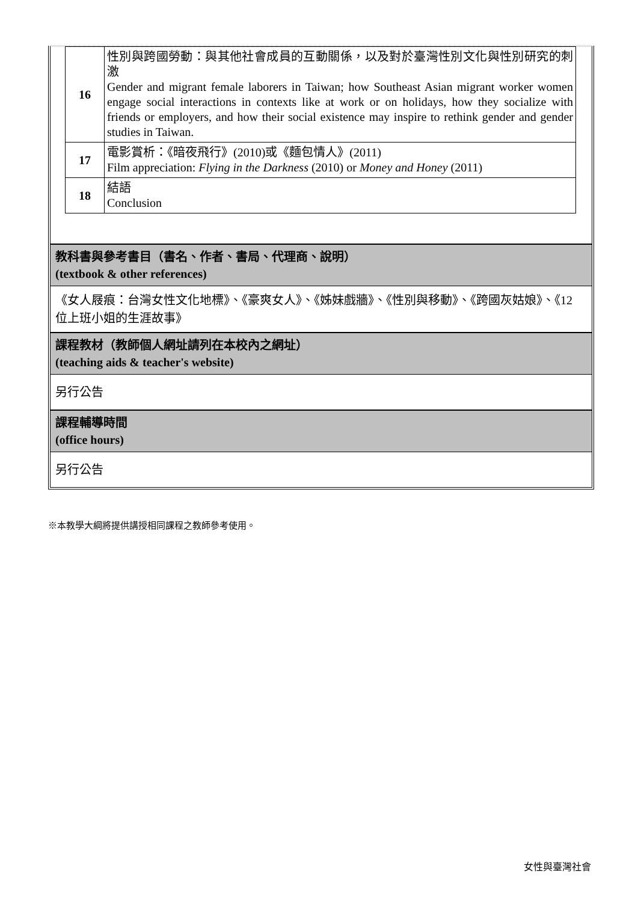| 16 | 性別與跨國勞動：與其他社會成員的互動關係，以及對於臺灣性別文化與性別研究的刺激 Gender and migrant female laborers in Taiwan; how Southeast Asian migrant worker women engage social interactions in contexts like at work or on holidays, how they socialize with friends or employers, and how their social existence may inspire to rethink gender and gender studies in Taiwan. |
| 17 | 電影賞析：《暗夜飛行》(2010)或《麵包情人》(2011) Film appreciation: Flying in the Darkness (2010) or Money and Honey (2011) |
| 18 | 結語 Conclusion |
教科書與參考書目（書名、作者、書局、代理商、說明）
(textbook & other references)
《女人屐痕：台灣女性文化地標》、《豪爽女人》、《姊妹戲牆》、《性別與移動》、《跨國灰姑娘》、《12 位上班小姐的生涯故事》
課程教材（教師個人網址請列在本校內之網址）
(teaching aids & teacher's website)
另行公告
課程輔導時間
(office hours)
另行公告
※本教學大綱將提供講授相同課程之教師參考使用。
女性與臺灣社會